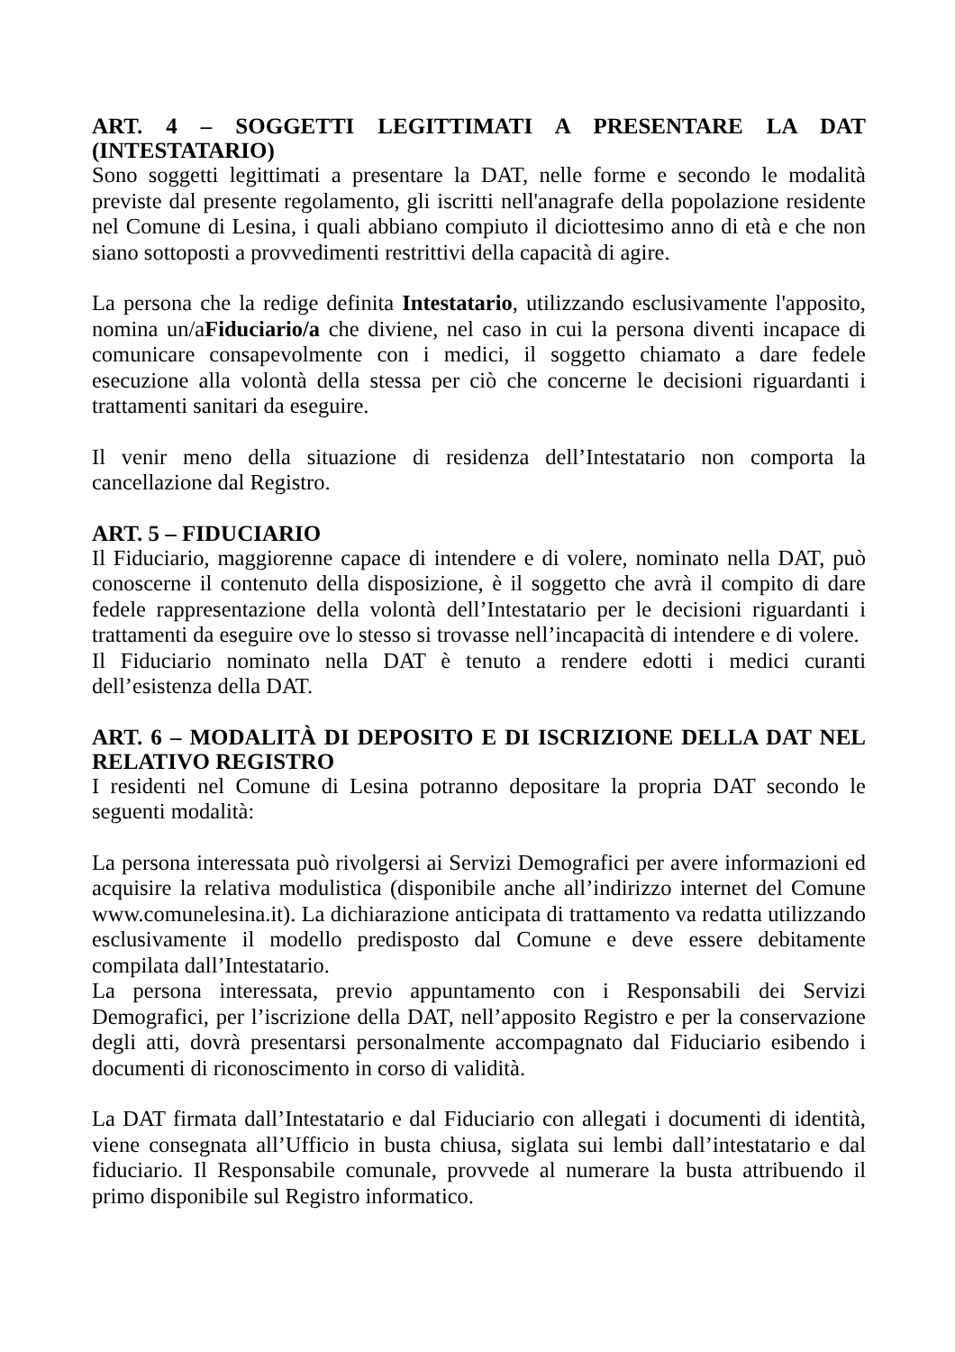ART. 4 – SOGGETTI LEGITTIMATI A PRESENTARE LA DAT (INTESTATARIO)
Sono soggetti legittimati a presentare la DAT, nelle forme e secondo le modalità previste dal presente regolamento, gli iscritti nell'anagrafe della popolazione residente nel Comune di Lesina, i quali abbiano compiuto il diciottesimo anno di età e che non siano sottoposti a provvedimenti restrittivi della capacità di agire.
La persona che la redige definita Intestatario, utilizzando esclusivamente l'apposito, nomina un/aFiduciario/a che diviene, nel caso in cui la persona diventi incapace di comunicare consapevolmente con i medici, il soggetto chiamato a dare fedele esecuzione alla volontà della stessa per ciò che concerne le decisioni riguardanti i trattamenti sanitari da eseguire.
Il venir meno della situazione di residenza dell’Intestatario non comporta la cancellazione dal Registro.
ART. 5 – FIDUCIARIO
Il Fiduciario, maggiorenne capace di intendere e di volere, nominato nella DAT, può conoscerne il contenuto della disposizione, è il soggetto che avrà il compito di dare fedele rappresentazione della volontà dell’Intestatario per le decisioni riguardanti i trattamenti da eseguire ove lo stesso si trovasse nell’incapacità di intendere e di volere.
Il Fiduciario nominato nella DAT è tenuto a rendere edotti i medici curanti dell’esistenza della DAT.
ART. 6 – MODALITÀ DI DEPOSITO E DI ISCRIZIONE DELLA DAT NEL RELATIVO REGISTRO
I residenti nel Comune di Lesina potranno depositare la propria DAT secondo le seguenti modalità:
La persona interessata può rivolgersi ai Servizi Demografici per avere informazioni ed acquisire la relativa modulistica (disponibile anche all’indirizzo internet del Comune www.comunelesina.it). La dichiarazione anticipata di trattamento va redatta utilizzando esclusivamente il modello predisposto dal Comune e deve essere debitamente compilata dall’Intestatario.
La persona interessata, previo appuntamento con i Responsabili dei Servizi Demografici, per l’iscrizione della DAT, nell’apposito Registro e per la conservazione degli atti, dovrà presentarsi personalmente accompagnato dal Fiduciario esibendo i documenti di riconoscimento in corso di validità.
La DAT firmata dall’Intestatario e dal Fiduciario con allegati i documenti di identità, viene consegnata all’Ufficio in busta chiusa, siglata sui lembi dall’intestatario e dal fiduciario. Il Responsabile comunale, provvede al numerare la busta attribuendo il primo disponibile sul Registro informatico.